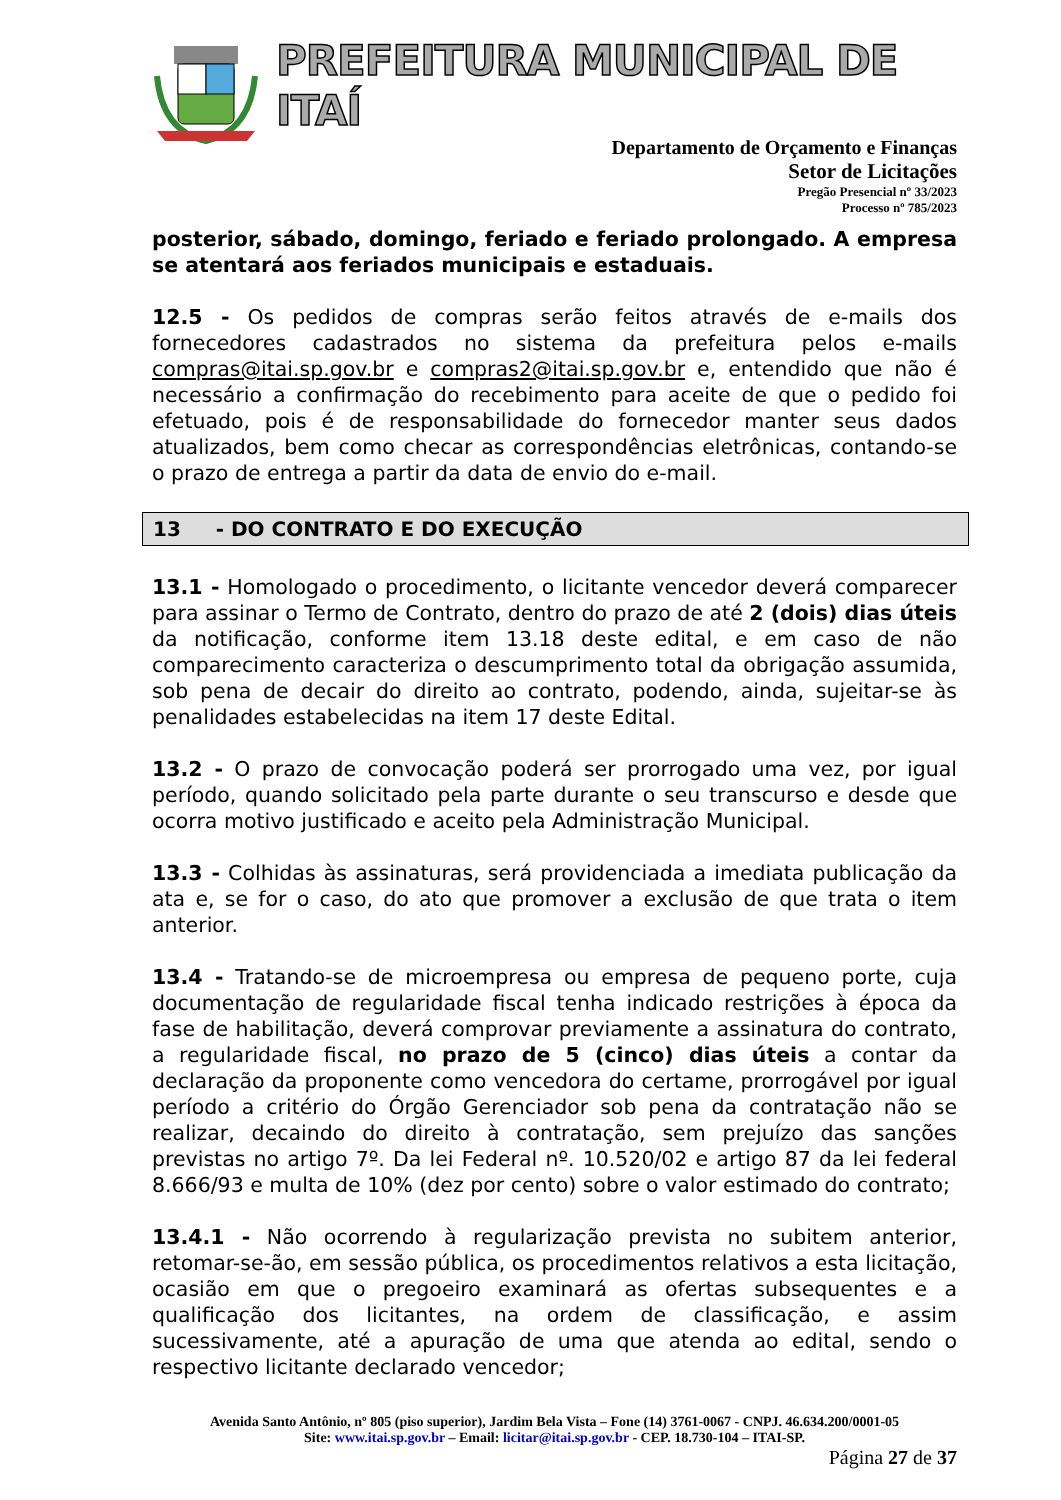PREFEITURA MUNICIPAL DE ITAÍ
Departamento de Orçamento e Finanças
Setor de Licitações
Pregão Presencial nº 33/2023
Processo nº 785/2023
posterior, sábado, domingo, feriado e feriado prolongado. A empresa se atentará aos feriados municipais e estaduais.
12.5 - Os pedidos de compras serão feitos através de e-mails dos fornecedores cadastrados no sistema da prefeitura pelos e-mails compras@itai.sp.gov.br e compras2@itai.sp.gov.br e, entendido que não é necessário a confirmação do recebimento para aceite de que o pedido foi efetuado, pois é de responsabilidade do fornecedor manter seus dados atualizados, bem como checar as correspondências eletrônicas, contando-se o prazo de entrega a partir da data de envio do e-mail.
13 - DO CONTRATO E DO EXECUÇÃO
13.1 - Homologado o procedimento, o licitante vencedor deverá comparecer para assinar o Termo de Contrato, dentro do prazo de até 2 (dois) dias úteis da notificação, conforme item 13.18 deste edital, e em caso de não comparecimento caracteriza o descumprimento total da obrigação assumida, sob pena de decair do direito ao contrato, podendo, ainda, sujeitar-se às penalidades estabelecidas na item 17 deste Edital.
13.2 - O prazo de convocação poderá ser prorrogado uma vez, por igual período, quando solicitado pela parte durante o seu transcurso e desde que ocorra motivo justificado e aceito pela Administração Municipal.
13.3 - Colhidas às assinaturas, será providenciada a imediata publicação da ata e, se for o caso, do ato que promover a exclusão de que trata o item anterior.
13.4 - Tratando-se de microempresa ou empresa de pequeno porte, cuja documentação de regularidade fiscal tenha indicado restrições à época da fase de habilitação, deverá comprovar previamente a assinatura do contrato, a regularidade fiscal, no prazo de 5 (cinco) dias úteis a contar da declaração da proponente como vencedora do certame, prorrogável por igual período a critério do Órgão Gerenciador sob pena da contratação não se realizar, decaindo do direito à contratação, sem prejuízo das sanções previstas no artigo 7º. Da lei Federal nº. 10.520/02 e artigo 87 da lei federal 8.666/93 e multa de 10% (dez por cento) sobre o valor estimado do contrato;
13.4.1 - Não ocorrendo à regularização prevista no subitem anterior, retomar-se-ão, em sessão pública, os procedimentos relativos a esta licitação, ocasião em que o pregoeiro examinará as ofertas subsequentes e a qualificação dos licitantes, na ordem de classificação, e assim sucessivamente, até a apuração de uma que atenda ao edital, sendo o respectivo licitante declarado vencedor;
Avenida Santo Antônio, nº 805 (piso superior), Jardim Bela Vista – Fone (14) 3761-0067 - CNPJ. 46.634.200/0001-05
Site: www.itai.sp.gov.br – Email: licitar@itai.sp.gov.br - CEP. 18.730-104 – ITAI-SP.
Página 27 de 37